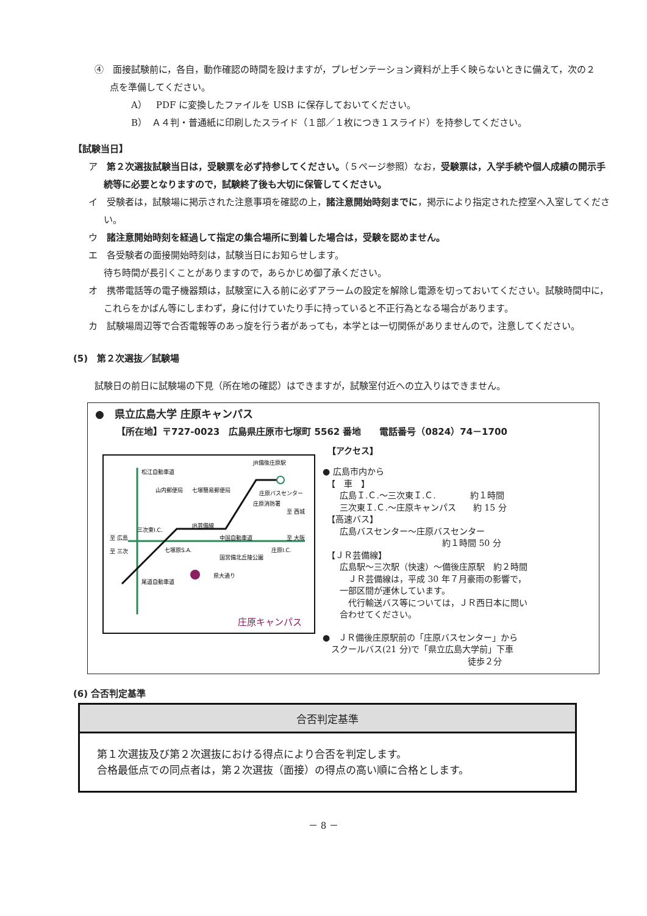④　面接試験前に，各自，動作確認の時間を設けますが，プレゼンテーション資料が上手く映らないときに備えて，次の２点を準備してください。
A）　PDF に変換したファイルを USB に保存しておいてください。
B）　Ａ４判・普通紙に印刷したスライド（１部／１枚につき１スライド）を持参してください。
【試験当日】
ア　第２次選抜試験当日は，受験票を必ず持参してください。（５ページ参照）なお，受験票は，入学手続や個人成績の開示手続等に必要となりますので，試験終了後も大切に保管してください。
イ　受験者は，試験場に掲示された注意事項を確認の上，諸注意開始時刻までに，掲示により指定された控室へ入室してください。
ウ　諸注意開始時刻を経過して指定の集合場所に到着した場合は，受験を認めません。
エ　各受験者の面接開始時刻は，試験当日にお知らせします。
待ち時間が長引くことがありますので，あらかじめ御了承ください。
オ　携帯電話等の電子機器類は，試験室に入る前に必ずアラームの設定を解除し電源を切っておいてください。試験時間中に，これらをかばん等にしまわず，身に付けていたり手に持っていると不正行為となる場合があります。
カ　試験場周辺等で合否電報等のあっ旋を行う者があっても，本学とは一切関係がありませんので，注意してください。
(5)　第２次選抜／試験場
試験日の前日に試験場の下見（所在地の確認）はできますが，試験室付近への立入りはできません。
●　県立広島大学 庄原キャンパス
【所在地】〒727-0023　広島県庄原市七塚町 5562 番地　　電話番号（0824）74－1700
JR備後庄原駅
山内郵便局
七塚簡易郵便局
庄原バスセンター
庄原消防署
至 西城
JR芸備線
至 広島
三次東I.C.
中国自動車道
至 大阪
至 三次
七塚原S.A.
国営備北丘陵公園
庄原I.C.
県大通り
松江自動車道
尾道自動車道
庄原キャンパス
【アクセス】
● 広島市内から
　【　車　】
　　広島Ｉ.Ｃ.～三次東Ｉ.Ｃ.　　　　約１時間
　　三次東Ｉ.Ｃ.～庄原キャンパス　　約 15 分
　【高速バス】
　　広島バスセンター～庄原バスセンター
　　　　　　　　　　　　　　約１時間 50 分
　【ＪＲ芸備線】
　　広島駅～三次駅（快速）～備後庄原駅　約２時間
　　　ＪＲ芸備線は，平成 30 年７月豪雨の影響で，
　　一部区間が運休しています。
　　　代行輸送バス等については，ＪＲ西日本に問い
　　合わせてください。
●　ＪＲ備後庄原駅前の「庄原バスセンター」から
　スクールバス(21 分)で「県立広島大学前」下車
　　　　　　　　　　　　　　　　　徒歩２分
(6) 合否判定基準
| 合否判定基準 |
| --- |
| 第１次選抜及び第２次選抜における得点により合否を判定します。 合格最低点での同点者は，第２次選抜（面接）の得点の高い順に合格とします。 |
－ 8 －